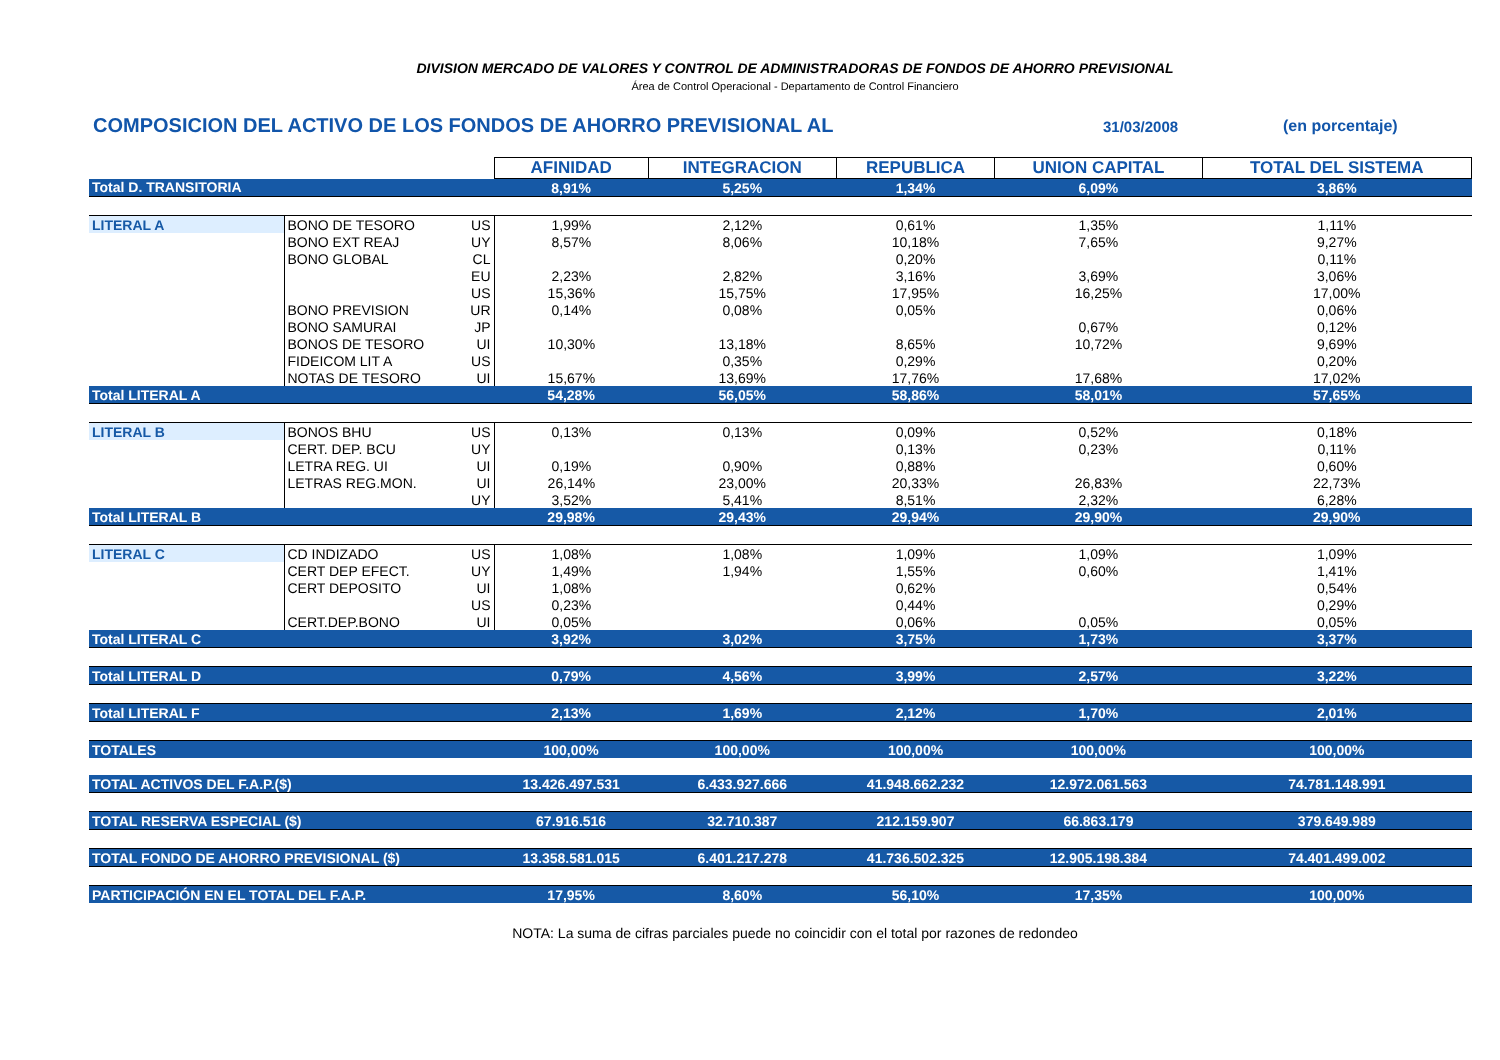DIVISION MERCADO DE VALORES Y CONTROL DE ADMINISTRADORAS DE FONDOS DE AHORRO PREVISIONAL
Área de Control Operacional - Departamento de Control Financiero
COMPOSICION DEL ACTIVO DE LOS FONDOS DE AHORRO PREVISIONAL AL
31/03/2008 (en porcentaje)
| | | | AFINIDAD | INTEGRACION | REPUBLICA | UNION CAPITAL | TOTAL DEL SISTEMA |
| Total D. TRANSITORIA | | | 8,91% | 5,25% | 1,34% | 6,09% | 3,86% |
| LITERAL A | BONO DE TESORO | US | 1,99% | 2,12% | 0,61% | 1,35% | 1,11% |
| | BONO EXT REAJ | UY | 8,57% | 8,06% | 10,18% | 7,65% | 9,27% |
| | BONO GLOBAL | CL | | | 0,20% | | 0,11% |
| | | EU | 2,23% | 2,82% | 3,16% | 3,69% | 3,06% |
| | | US | 15,36% | 15,75% | 17,95% | 16,25% | 17,00% |
| | BONO PREVISION | UR | 0,14% | 0,08% | 0,05% | | 0,06% |
| | BONO SAMURAI | JP | | | | 0,67% | 0,12% |
| | BONOS DE TESORO | UI | 10,30% | 13,18% | 8,65% | 10,72% | 9,69% |
| | FIDEICOM LIT A | US | | 0,35% | 0,29% | | 0,20% |
| | NOTAS DE TESORO | UI | 15,67% | 13,69% | 17,76% | 17,68% | 17,02% |
| Total LITERAL A | | | 54,28% | 56,05% | 58,86% | 58,01% | 57,65% |
| LITERAL B | BONOS BHU | US | 0,13% | 0,13% | 0,09% | 0,52% | 0,18% |
| | CERT. DEP. BCU | UY | | | 0,13% | 0,23% | 0,11% |
| | LETRA REG. UI | UI | 0,19% | 0,90% | 0,88% | | 0,60% |
| | LETRAS REG.MON. | UI | 26,14% | 23,00% | 20,33% | 26,83% | 22,73% |
| | | UY | 3,52% | 5,41% | 8,51% | 2,32% | 6,28% |
| Total LITERAL B | | | 29,98% | 29,43% | 29,94% | 29,90% | 29,90% |
| LITERAL C | CD INDIZADO | US | 1,08% | 1,08% | 1,09% | 1,09% | 1,09% |
| | CERT DEP EFECT. | UY | 1,49% | 1,94% | 1,55% | 0,60% | 1,41% |
| | CERT DEPOSITO | UI | 1,08% | | 0,62% | | 0,54% |
| | | US | 0,23% | | 0,44% | | 0,29% |
| | CERT.DEP.BONO | UI | 0,05% | | 0,06% | 0,05% | 0,05% |
| Total LITERAL C | | | 3,92% | 3,02% | 3,75% | 1,73% | 3,37% |
| Total LITERAL D | | | 0,79% | 4,56% | 3,99% | 2,57% | 3,22% |
| Total LITERAL F | | | 2,13% | 1,69% | 2,12% | 1,70% | 2,01% |
| TOTALES | | | 100,00% | 100,00% | 100,00% | 100,00% | 100,00% |
| TOTAL ACTIVOS DEL F.A.P.($) | | | 13.426.497.531 | 6.433.927.666 | 41.948.662.232 | 12.972.061.563 | 74.781.148.991 |
| TOTAL RESERVA ESPECIAL ($) | | | 67.916.516 | 32.710.387 | 212.159.907 | 66.863.179 | 379.649.989 |
| TOTAL FONDO DE AHORRO PREVISIONAL ($) | | | 13.358.581.015 | 6.401.217.278 | 41.736.502.325 | 12.905.198.384 | 74.401.499.002 |
| PARTICIPACIÓN EN EL TOTAL DEL F.A.P. | | | 17,95% | 8,60% | 56,10% | 17,35% | 100,00% |
NOTA: La suma de cifras parciales puede no coincidir con el total por razones de redondeo